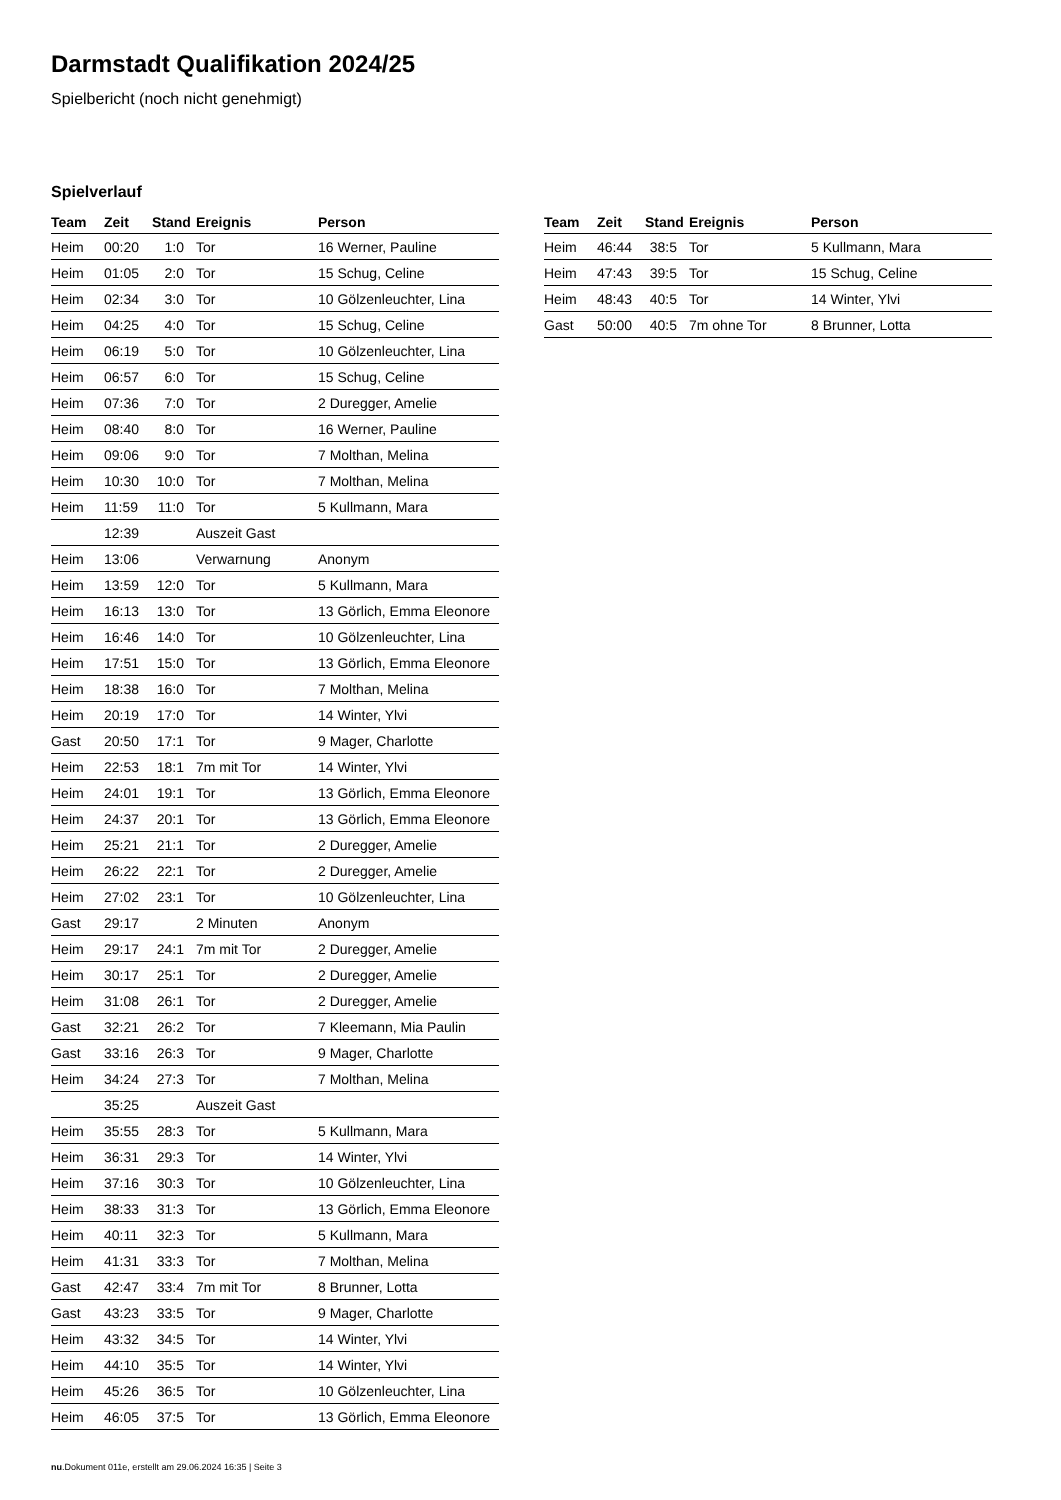Darmstadt Qualifikation 2024/25
Spielbericht (noch nicht genehmigt)
Spielverlauf
| Team | Zeit | Stand | Ereignis | Person |
| --- | --- | --- | --- | --- |
| Heim | 00:20 | 1:0 | Tor | 16 Werner, Pauline |
| Heim | 01:05 | 2:0 | Tor | 15 Schug, Celine |
| Heim | 02:34 | 3:0 | Tor | 10 Gölzenleuchter, Lina |
| Heim | 04:25 | 4:0 | Tor | 15 Schug, Celine |
| Heim | 06:19 | 5:0 | Tor | 10 Gölzenleuchter, Lina |
| Heim | 06:57 | 6:0 | Tor | 15 Schug, Celine |
| Heim | 07:36 | 7:0 | Tor | 2 Duregger, Amelie |
| Heim | 08:40 | 8:0 | Tor | 16 Werner, Pauline |
| Heim | 09:06 | 9:0 | Tor | 7 Molthan, Melina |
| Heim | 10:30 | 10:0 | Tor | 7 Molthan, Melina |
| Heim | 11:59 | 11:0 | Tor | 5 Kullmann, Mara |
| | 12:39 | | Auszeit Gast | |
| Heim | 13:06 | | Verwarnung | Anonym |
| Heim | 13:59 | 12:0 | Tor | 5 Kullmann, Mara |
| Heim | 16:13 | 13:0 | Tor | 13 Görlich, Emma Eleonore |
| Heim | 16:46 | 14:0 | Tor | 10 Gölzenleuchter, Lina |
| Heim | 17:51 | 15:0 | Tor | 13 Görlich, Emma Eleonore |
| Heim | 18:38 | 16:0 | Tor | 7 Molthan, Melina |
| Heim | 20:19 | 17:0 | Tor | 14 Winter, Ylvi |
| Gast | 20:50 | 17:1 | Tor | 9 Mager, Charlotte |
| Heim | 22:53 | 18:1 | 7m mit Tor | 14 Winter, Ylvi |
| Heim | 24:01 | 19:1 | Tor | 13 Görlich, Emma Eleonore |
| Heim | 24:37 | 20:1 | Tor | 13 Görlich, Emma Eleonore |
| Heim | 25:21 | 21:1 | Tor | 2 Duregger, Amelie |
| Heim | 26:22 | 22:1 | Tor | 2 Duregger, Amelie |
| Heim | 27:02 | 23:1 | Tor | 10 Gölzenleuchter, Lina |
| Gast | 29:17 | | 2 Minuten | Anonym |
| Heim | 29:17 | 24:1 | 7m mit Tor | 2 Duregger, Amelie |
| Heim | 30:17 | 25:1 | Tor | 2 Duregger, Amelie |
| Heim | 31:08 | 26:1 | Tor | 2 Duregger, Amelie |
| Gast | 32:21 | 26:2 | Tor | 7 Kleemann, Mia Paulin |
| Gast | 33:16 | 26:3 | Tor | 9 Mager, Charlotte |
| Heim | 34:24 | 27:3 | Tor | 7 Molthan, Melina |
| | 35:25 | | Auszeit Gast | |
| Heim | 35:55 | 28:3 | Tor | 5 Kullmann, Mara |
| Heim | 36:31 | 29:3 | Tor | 14 Winter, Ylvi |
| Heim | 37:16 | 30:3 | Tor | 10 Gölzenleuchter, Lina |
| Heim | 38:33 | 31:3 | Tor | 13 Görlich, Emma Eleonore |
| Heim | 40:11 | 32:3 | Tor | 5 Kullmann, Mara |
| Heim | 41:31 | 33:3 | Tor | 7 Molthan, Melina |
| Gast | 42:47 | 33:4 | 7m mit Tor | 8 Brunner, Lotta |
| Gast | 43:23 | 33:5 | Tor | 9 Mager, Charlotte |
| Heim | 43:32 | 34:5 | Tor | 14 Winter, Ylvi |
| Heim | 44:10 | 35:5 | Tor | 14 Winter, Ylvi |
| Heim | 45:26 | 36:5 | Tor | 10 Gölzenleuchter, Lina |
| Heim | 46:05 | 37:5 | Tor | 13 Görlich, Emma Eleonore |
| Team | Zeit | Stand | Ereignis | Person |
| --- | --- | --- | --- | --- |
| Heim | 46:44 | 38:5 | Tor | 5 Kullmann, Mara |
| Heim | 47:43 | 39:5 | Tor | 15 Schug, Celine |
| Heim | 48:43 | 40:5 | Tor | 14 Winter, Ylvi |
| Gast | 50:00 | 40:5 | 7m ohne Tor | 8 Brunner, Lotta |
nu.Dokument 011e, erstellt am 29.06.2024 16:35 | Seite 3